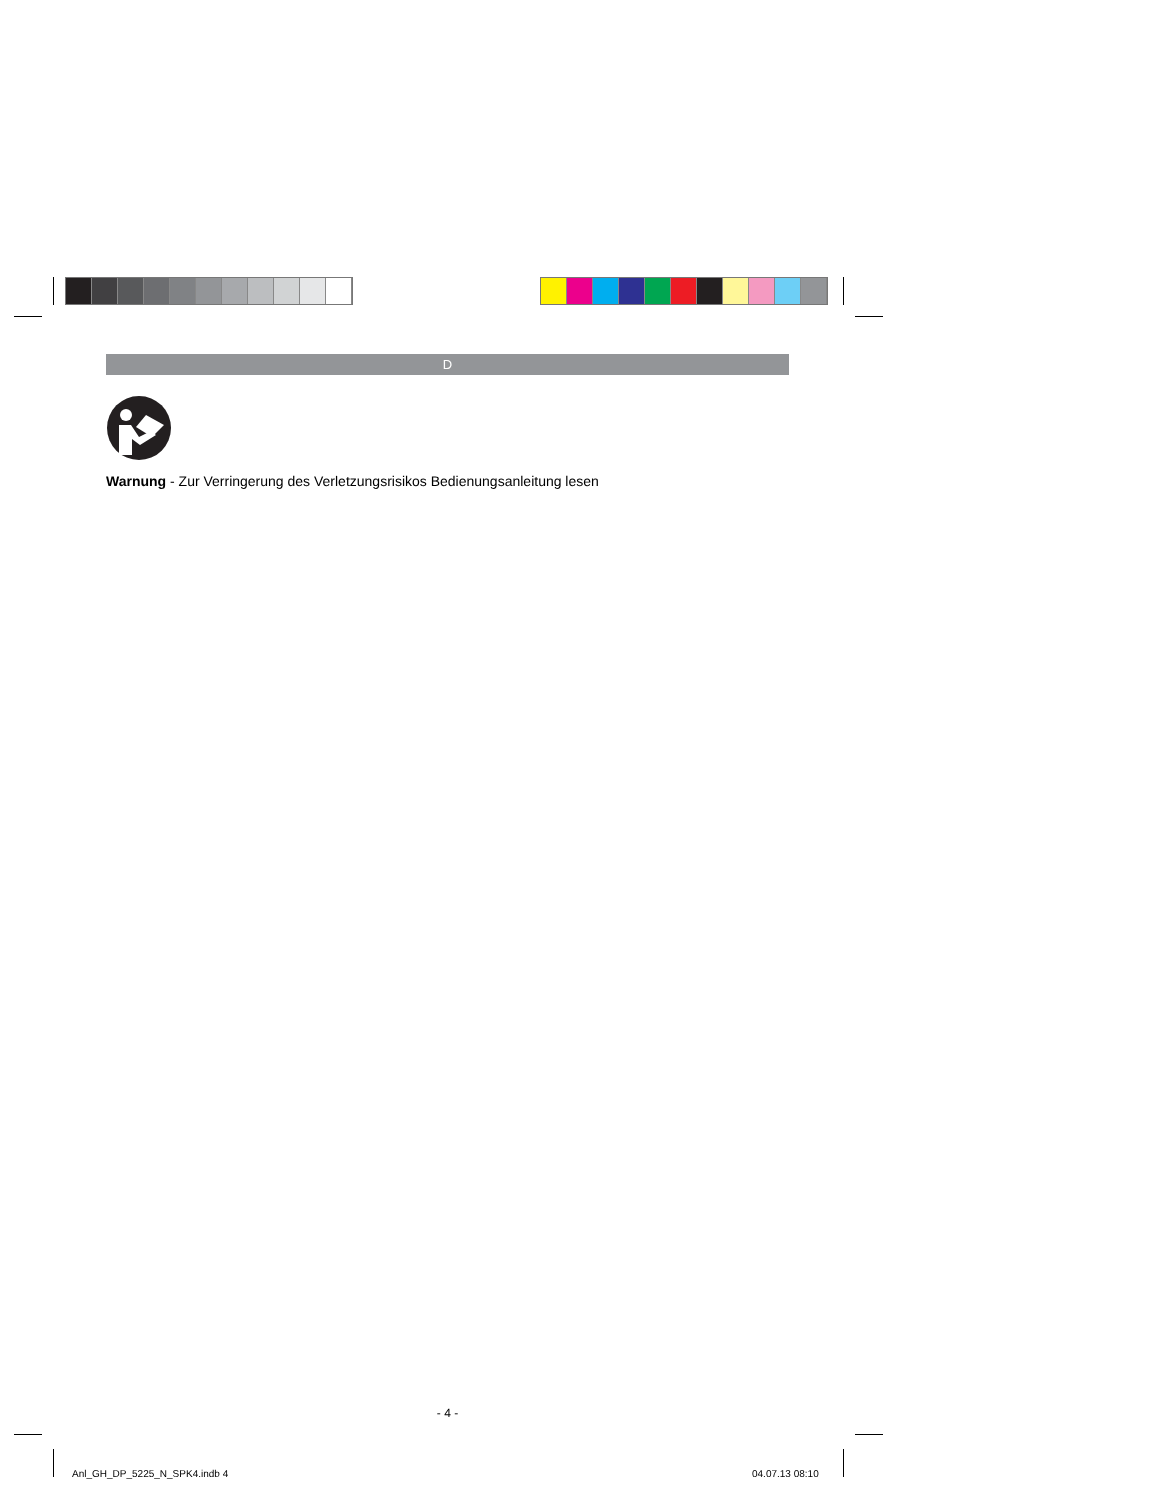D
Warnung - Zur Verringerung des Verletzungsrisikos Bedienungsanleitung lesen
- 4 -
Anl_GH_DP_5225_N_SPK4.indb 4 04.07.13 08:10